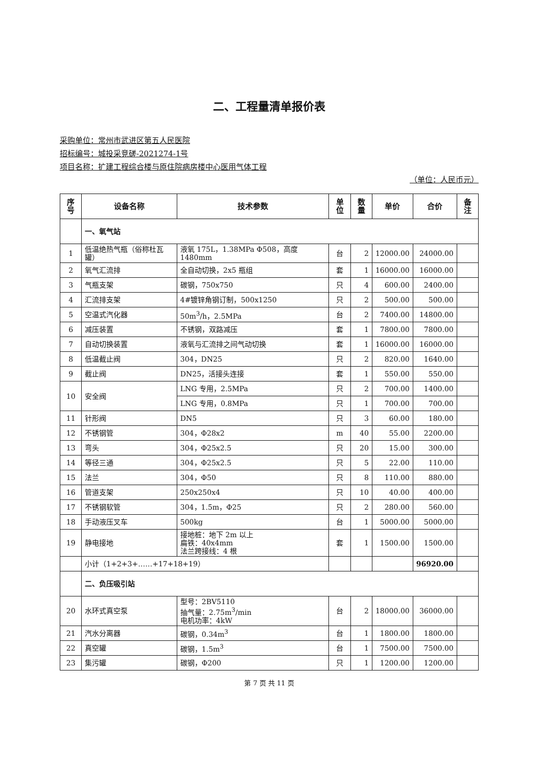二、工程量清单报价表
采购单位：常州市武进区第五人民医院
招标编号：城投采竞磋-2021274-1号
项目名称：扩建工程综合楼与原住院病房楼中心医用气体工程
（单位：人民币元）
| 序号 | 设备名称 | 技术参数 | 单位 | 数量 | 单价 | 合价 | 备注 |
| --- | --- | --- | --- | --- | --- | --- | --- |
| | 一、氧气站 | | | | | | |
| 1 | 低温绝热气瓶（俗称杜瓦罐） | 液氧 175L，1.38MPa Φ508，高度 1480mm | 台 | 2 | 12000.00 | 24000.00 | |
| 2 | 氧气汇流排 | 全自动切换，2x5 瓶组 | 套 | 1 | 16000.00 | 16000.00 | |
| 3 | 气瓶支架 | 碳钢，750x750 | 只 | 4 | 600.00 | 2400.00 | |
| 4 | 汇流排支架 | 4#镀锌角钢订制，500x1250 | 只 | 2 | 500.00 | 500.00 | |
| 5 | 空温式汽化器 | 50m<sup>3</sup>/h，2.5MPa | 台 | 2 | 7400.00 | 14800.00 | |
| 6 | 减压装置 | 不锈钢，双路减压 | 套 | 1 | 7800.00 | 7800.00 | |
| 7 | 自动切换装置 | 液氧与汇流排之间气动切换 | 套 | 1 | 16000.00 | 16000.00 | |
| 8 | 低温截止阀 | 304，DN25 | 只 | 2 | 820.00 | 1640.00 | |
| 9 | 截止阀 | DN25，活接头连接 | 套 | 1 | 550.00 | 550.00 | |
| 10 | 安全阀 | LNG 专用，2.5MPa | 只 | 2 | 700.00 | 1400.00 | |
| | | LNG 专用，0.8MPa | 只 | 1 | 700.00 | 700.00 | |
| 11 | 针形阀 | DN5 | 只 | 3 | 60.00 | 180.00 | |
| 12 | 不锈钢管 | 304，Φ28x2 | m | 40 | 55.00 | 2200.00 | |
| 13 | 弯头 | 304，Φ25x2.5 | 只 | 20 | 15.00 | 300.00 | |
| 14 | 等径三通 | 304，Φ25x2.5 | 只 | 5 | 22.00 | 110.00 | |
| 15 | 法兰 | 304，Φ50 | 只 | 8 | 110.00 | 880.00 | |
| 16 | 管道支架 | 250x250x4 | 只 | 10 | 40.00 | 400.00 | |
| 17 | 不锈钢软管 | 304，1.5m，Φ25 | 只 | 2 | 280.00 | 560.00 | |
| 18 | 手动液压叉车 | 500kg | 台 | 1 | 5000.00 | 5000.00 | |
| 19 | 静电接地 | 接地桩：地下 2m 以上 扁铁：40x4mm 法兰跨接线：4 根 | 套 | 1 | 1500.00 | 1500.00 | |
| | 小计（1+2+3+……+17+18+19） | | | | | 96920.00 | |
| | 二、负压吸引站 | | | | | | |
| 20 | 水环式真空泵 | 型号：2BV5110 抽气量：2.75m<sup>3</sup>/min 电机功率：4kW | 台 | 2 | 18000.00 | 36000.00 | |
| 21 | 汽水分离器 | 碳钢，0.34m<sup>3</sup> | 台 | 1 | 1800.00 | 1800.00 | |
| 22 | 真空罐 | 碳钢，1.5m<sup>3</sup> | 台 | 1 | 7500.00 | 7500.00 | |
| 23 | 集污罐 | 碳钢，Φ200 | 只 | 1 | 1200.00 | 1200.00 | |
第 7 页 共 11 页